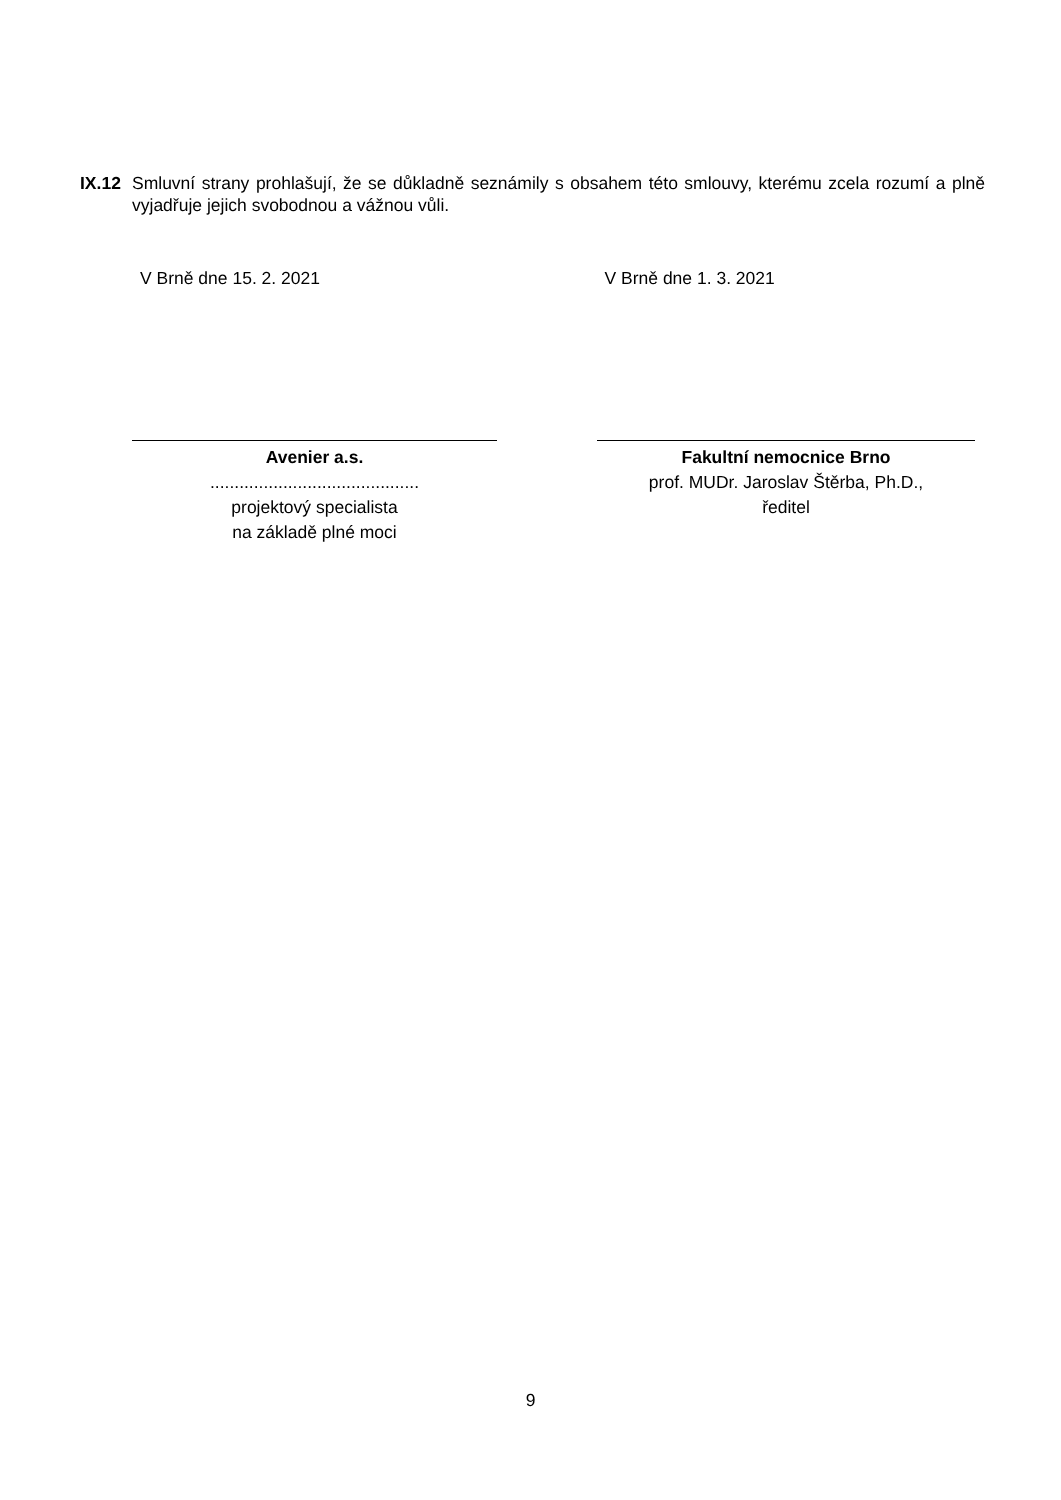IX.12
Smluvní strany prohlašují, že se důkladně seznámily s obsahem této smlouvy, kterému zcela rozumí a plně vyjadřuje jejich svobodnou a vážnou vůli.
V Brně dne 15. 2. 2021 V Brně dne 1. 3. 2021
Avenier a.s.
...........................................
projektový specialista
na základě plné moci
Fakultní nemocnice Brno
prof. MUDr. Jaroslav Štěrba, Ph.D.,
ředitel
9